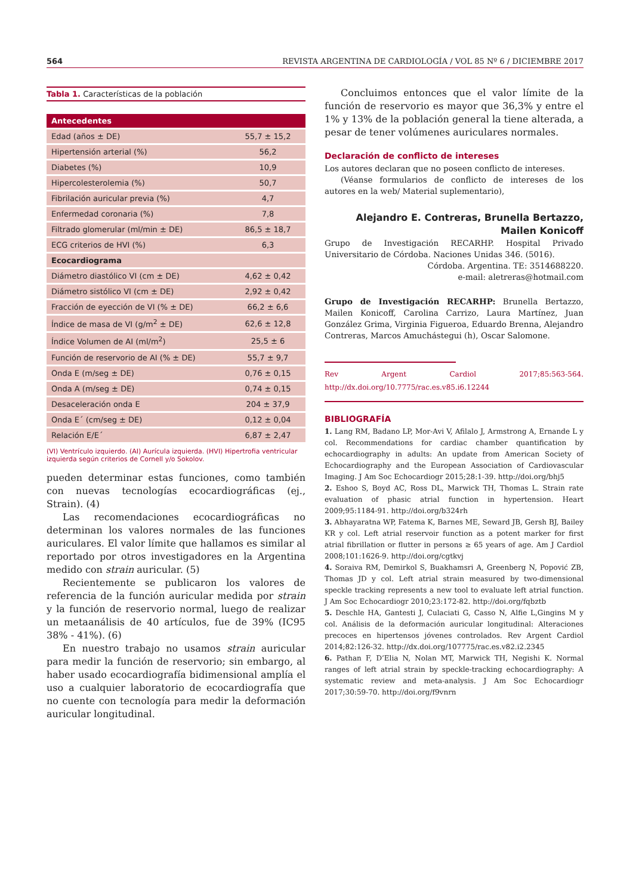564 REVISTA ARGENTINA DE CARDIOLOGÍA / VOL 85 Nº 6 / DICIEMBRE 2017
Tabla 1. Características de la población
| Antecedentes | |
| --- | --- |
| Edad (años ± DE) | 55,7 ± 15,2 |
| Hipertensión arterial (%) | 56,2 |
| Diabetes (%) | 10,9 |
| Hipercolesterolemia (%) | 50,7 |
| Fibrilación auricular previa (%) | 4,7 |
| Enfermedad coronaria (%) | 7,8 |
| Filtrado glomerular (ml/min ± DE) | 86,5 ± 18,7 |
| ECG criterios de HVI (%) | 6,3 |
| Ecocardiograma | |
| Diámetro diastólico VI (cm ± DE) | 4,62 ± 0,42 |
| Diámetro sistólico VI (cm ± DE) | 2,92 ± 0,42 |
| Fracción de eyección de VI (% ± DE) | 66,2 ± 6,6 |
| Índice de masa de VI (g/m<sup>2</sup> ± DE) | 62,6 ± 12,8 |
| Índice Volumen de AI (ml/m<sup>2</sup>) | 25,5 ± 6 |
| Función de reservorio de AI (% ± DE) | 55,7 ± 9,7 |
| Onda E (m/seg ± DE) | 0,76 ± 0,15 |
| Onda A (m/seg ± DE) | 0,74 ± 0,15 |
| Desaceleración onda E | 204 ± 37,9 |
| Onda E´ (cm/seg ± DE) | 0,12 ± 0,04 |
| Relación E/E´ | 6,87 ± 2,47 |
(VI) Ventrículo izquierdo. (AI) Aurícula izquierda. (HVI) Hipertrofia ventricular izquierda según criterios de Cornell y/o Sokolov.
pueden determinar estas funciones, como también con nuevas tecnologías ecocardiográficas (ej., Strain). (4)
Las recomendaciones ecocardiográficas no determinan los valores normales de las funciones auriculares. El valor límite que hallamos es similar al reportado por otros investigadores en la Argentina medido con strain auricular. (5)
Recientemente se publicaron los valores de referencia de la función auricular medida por strain y la función de reservorio normal, luego de realizar un metaanálisis de 40 artículos, fue de 39% (IC95 38% - 41%). (6)
En nuestro trabajo no usamos strain auricular para medir la función de reservorio; sin embargo, al haber usado ecocardiografía bidimensional amplía el uso a cualquier laboratorio de ecocardiografía que no cuente con tecnología para medir la deformación auricular longitudinal.
Concluimos entonces que el valor límite de la función de reservorio es mayor que 36,3% y entre el 1% y 13% de la población general la tiene alterada, a pesar de tener volúmenes auriculares normales.
Declaración de conflicto de intereses
Los autores declaran que no poseen conflicto de intereses.
(Véanse formularios de conflicto de intereses de los autores en la web/ Material suplementario),
Alejandro E. Contreras, Brunella Bertazzo,
Mailen Konicoff
Grupo de Investigación RECARHP. Hospital Privado Universitario de Córdoba. Naciones Unidas 346. (5016).
Córdoba. Argentina. TE: 3514688220.
e-mail: aletreras@hotmail.com
Grupo de Investigación RECARHP: Brunella Bertazzo, Mailen Konicoff, Carolina Carrizo, Laura Martínez, Juan González Grima, Virginia Figueroa, Eduardo Brenna, Alejandro Contreras, Marcos Amuchástegui (h), Oscar Salomone.
Rev Argent Cardiol 2017;85:563-564. http://dx.doi.org/10.7775/rac.es.v85.i6.12244
BIBLIOGRAFÍA
1. Lang RM, Badano LP, Mor-Avi V, Afilalo J, Armstrong A, Ernande L y col. Recommendations for cardiac chamber quantification by echocardiography in adults: An update from American Society of Echocardiography and the European Association of Cardiovascular Imaging. J Am Soc Echocardiogr 2015;28:1-39. http://doi.org/bhj5
2. Eshoo S, Boyd AC, Ross DL, Marwick TH, Thomas L. Strain rate evaluation of phasic atrial function in hypertension. Heart 2009;95:1184-91. http://doi.org/b324rh
3. Abhayaratna WP, Fatema K, Barnes ME, Seward JB, Gersh BJ, Bailey KR y col. Left atrial reservoir function as a potent marker for first atrial fibrillation or flutter in persons ≥ 65 years of age. Am J Cardiol 2008;101:1626-9. http://doi.org/cgtkvj
4. Soraiva RM, Demirkol S, Buakhamsri A, Greenberg N, Popović ZB, Thomas JD y col. Left atrial strain measured by two-dimensional speckle tracking represents a new tool to evaluate left atrial function. J Am Soc Echocardiogr 2010;23:172-82. http://doi.org/fqbztb
5. Deschle HA, Gantesti J, Culaciati G, Casso N, Alfie L,Gingins M y col. Análisis de la deformación auricular longitudinal: Alteraciones precoces en hipertensos jóvenes controlados. Rev Argent Cardiol 2014;82:126-32. http://dx.doi.org/107775/rac.es.v82.i2.2345
6. Pathan F, D’Elia N, Nolan MT, Marwick TH, Negishi K. Normal ranges of left atrial strain by speckle-tracking echocardiography: A systematic review and meta-analysis. J Am Soc Echocardiogr 2017;30:59-70. http://doi.org/f9vnrn